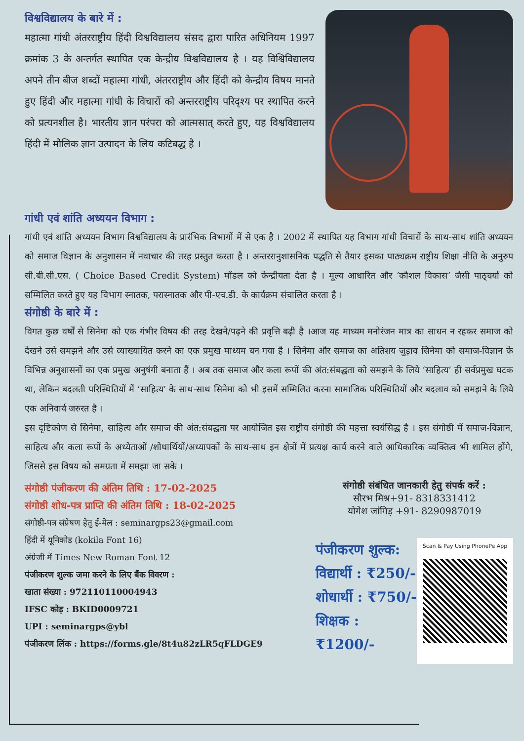विश्वविद्यालय के बारे में :
महात्मा गांधी अंतरराष्ट्रीय हिंदी विश्वविद्यालय संसद द्वारा पारित अधिनियम 1997 क्रमांक 3 के अन्तर्गत स्थापित एक केन्द्रीय विश्वविद्यालय है । यह विश्विविद्यालय अपने तीन बीज शब्दों महात्मा गांधी, अंतरराष्ट्रीय और हिंदी को केन्द्रीय विषय मानते हुए हिंदी और महात्मा गांधी के विचारों को अन्तरराष्ट्रीय परिदृश्य पर स्थापित करने को प्रत्यनशील है। भारतीय ज्ञान परंपरा को आत्मसात् करते हुए, यह विश्वविद्यालय हिंदी में मौलिक ज्ञान उत्पादन के लिय कटिबद्ध है ।
गांधी एवं शांति अध्ययन विभाग :
गांधी एवं शांति अध्ययन विभाग विश्वविद्यालय के प्रारंभिक विभागों में से एक है । 2002 में स्थापित यह विभाग गांधी विचारों के साथ-साथ शांति अध्ययन को समाज विज्ञान के अनुशासन में नवाचार की तरह प्रस्तुत करता है । अन्तररानुशासनिक पद्धति से तैयार इसका पाठ्यक्रम राष्ट्रीय शिक्षा नीति के अनुरुप सी.बी.सी.एस. ( Choice Based Credit System) मॉडल को केन्द्रीयता देता है । मूल्य आधारित और ‘कौशल विकास’ जैसी पाठ्चर्या को सम्मिलित करते हुए यह विभाग स्नातक, परास्नातक और पी-एच.डी. के कार्यक्रम संचालित करता है ।
संगोष्ठी के बारे में :
विगत कुछ वर्षों से सिनेमा को एक गंभीर विषय की तरह देखने/पढ़ने की प्रवृत्ति बढ़ी है ।आज यह माध्यम मनोरंजन मात्र का साधन न रहकर समाज को देखने उसे समझने और उसे व्याख्यायित करने का एक प्रमुख माध्यम बन गया है । सिनेमा और समाज का अतिशय जुड़ाव सिनेमा को समाज-विज्ञान के विभिन्न अनुशासनों का एक प्रमुख अनुषंगी बनाता हैं । अब तक समाज और कला रूपों की अंत:संबद्धता को समझने के लिये ‘साहित्य’ ही सर्वप्रमुख घटक था, लेकिन बदलती परिस्थितियों में ‘साहित्य’ के साथ-साथ सिनेमा को भी इसमें सम्मिलित करना सामाजिक परिस्थितियों और बदलाव को समझने के लिये एक अनिवार्य जरुरत है ।
इस दृष्टिकोण से सिनेमा, साहित्य और समाज की अंत:संबद्धता पर आयोजित इस राष्ट्रीय संगोष्ठी की महत्ता स्वयंसिद्ध है । इस संगोष्ठी में समाज-विज्ञान, साहित्य और कला रूपों के अध्येताओं /शोधार्थियों/अध्यापकों के साथ-साथ इन क्षेत्रों में प्रत्यक्ष कार्य करने वाले आधिकारिक व्यक्तित्व भी शामिल होंगे, जिससे इस विषय को समग्रता में समझा जा सके ।
संगोष्ठी पंजीकरण की अंतिम तिथि : 17-02-2025
संगोष्ठी शोध-पत्र प्राप्ति की अंतिम तिथि : 18-02-2025
संगोष्ठी-पत्र संप्रेषण हेतु ई-मेल : seminargps23@gmail.com
हिंदी में यूनिकोड (kokila Font 16)
अंग्रेजी में Times New Roman Font 12
पंजीकरण शुल्क जमा करने के लिए बैंक विवरण :
खाता संख्या : 972110110004943
IFSC कोड़ : BKID0009721
UPI : seminargps@ybl
पंजीकरण लिंक : https://forms.gle/8t4u82zLR5qFLDGE9
संगोष्ठी संबंधित जानकारी हेतु संपर्क करें :
सौरभ मिश्र+91- 8318331412
योगेश जांगिड़ +91- 8290987019
पंजीकरण शुल्क:
विद्यार्थी : ₹250/-
शोधार्थी : ₹750/-
शिक्षक : ₹1200/-
Scan & Pay Using PhonePe App